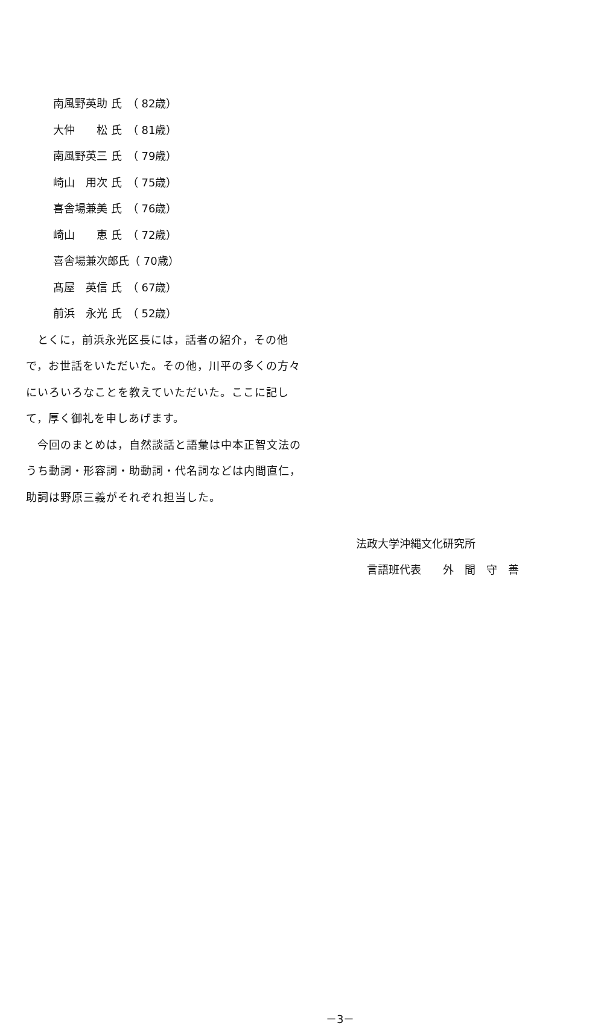南風野英助 氏　（ 82歳）
大仲　　松 氏　（ 81歳）
南風野英三 氏　（ 79歳）
崎山　用次 氏　（ 75歳）
喜舎場兼美 氏　（ 76歳）
崎山　　恵 氏　（ 72歳）
喜舎場兼次郎氏（ 70歳）
髙屋　英信 氏　（ 67歳）
前浜　永光 氏　（ 52歳）
　とくに，前浜永光区長には，話者の紹介，その他で，お世話をいただいた。その他，川平の多くの方々にいろいろなことを教えていただいた。ここに記して，厚く御礼を申しあげます。
　今回のまとめは，自然談話と語彙は中本正智文法のうち動詞・形容詞・助動詞・代名詞などは内間直仁，助詞は野原三義がそれぞれ担当した。
法政大学沖縄文化研究所
　言語班代表　　外　間　守　善
－3－